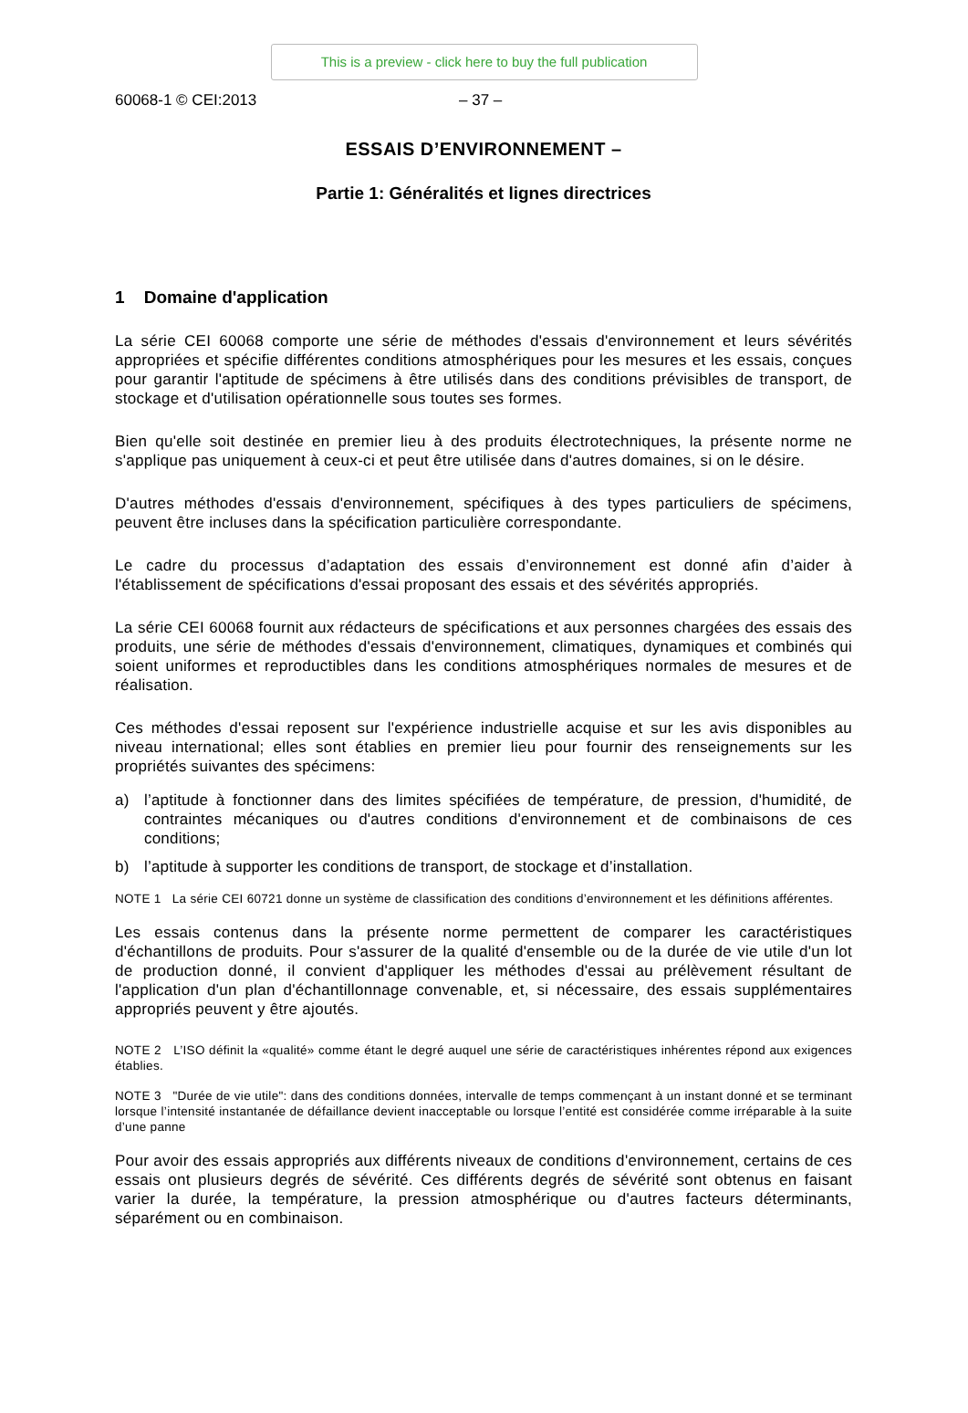This is a preview - click here to buy the full publication
60068-1 © CEI:2013 – 37 –
ESSAIS D’ENVIRONNEMENT –
Partie 1: Généralités et lignes directrices
1 Domaine d'application
La série CEI 60068 comporte une série de méthodes d'essais d'environnement et leurs sévérités appropriées et spécifie différentes conditions atmosphériques pour les mesures et les essais, conçues pour garantir l'aptitude de spécimens à être utilisés dans des conditions prévisibles de transport, de stockage et d'utilisation opérationnelle sous toutes ses formes.
Bien qu'elle soit destinée en premier lieu à des produits électrotechniques, la présente norme ne s'applique pas uniquement à ceux-ci et peut être utilisée dans d'autres domaines, si on le désire.
D'autres méthodes d'essais d'environnement, spécifiques à des types particuliers de spécimens, peuvent être incluses dans la spécification particulière correspondante.
Le cadre du processus d’adaptation des essais d’environnement est donné afin d’aider à l'établissement de spécifications d'essai proposant des essais et des sévérités appropriés.
La série CEI 60068 fournit aux rédacteurs de spécifications et aux personnes chargées des essais des produits, une série de méthodes d'essais d'environnement, climatiques, dynamiques et combinés qui soient uniformes et reproductibles dans les conditions atmosphériques normales de mesures et de réalisation.
Ces méthodes d'essai reposent sur l'expérience industrielle acquise et sur les avis disponibles au niveau international; elles sont établies en premier lieu pour fournir des renseignements sur les propriétés suivantes des spécimens:
a) l’aptitude à fonctionner dans des limites spécifiées de température, de pression, d'humidité, de contraintes mécaniques ou d'autres conditions d'environnement et de combinaisons de ces conditions;
b) l’aptitude à supporter les conditions de transport, de stockage et d’installation.
NOTE 1 La série CEI 60721 donne un système de classification des conditions d’environnement et les définitions afférentes.
Les essais contenus dans la présente norme permettent de comparer les caractéristiques d'échantillons de produits. Pour s'assurer de la qualité d'ensemble ou de la durée de vie utile d'un lot de production donné, il convient d'appliquer les méthodes d'essai au prélèvement résultant de l'application d'un plan d'échantillonnage convenable, et, si nécessaire, des essais supplémentaires appropriés peuvent y être ajoutés.
NOTE 2 L’ISO définit la «qualité» comme étant le degré auquel une série de caractéristiques inhérentes répond aux exigences établies.
NOTE 3 "Durée de vie utile": dans des conditions données, intervalle de temps commençant à un instant donné et se terminant lorsque l’intensité instantanée de défaillance devient inacceptable ou lorsque l’entité est considérée comme irréparable à la suite d’une panne
Pour avoir des essais appropriés aux différents niveaux de conditions d'environnement, certains de ces essais ont plusieurs degrés de sévérité. Ces différents degrés de sévérité sont obtenus en faisant varier la durée, la température, la pression atmosphérique ou d'autres facteurs déterminants, séparément ou en combinaison.